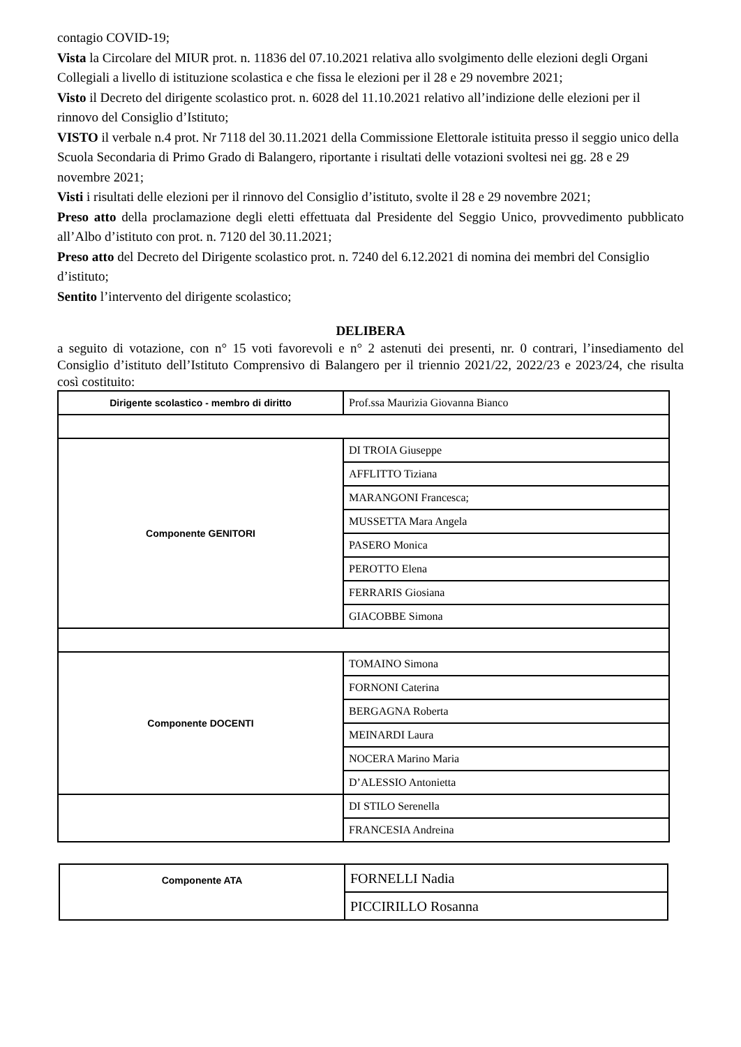contagio COVID-19;
Vista la Circolare del MIUR prot. n. 11836 del 07.10.2021 relativa allo svolgimento delle elezioni degli Organi Collegiali a livello di istituzione scolastica e che fissa le elezioni per il 28 e 29 novembre 2021;
Visto il Decreto del dirigente scolastico prot. n. 6028 del 11.10.2021 relativo all’indizione delle elezioni per il rinnovo del Consiglio d’Istituto;
VISTO il verbale n.4 prot. Nr 7118 del 30.11.2021 della Commissione Elettorale istituita presso il seggio unico della Scuola Secondaria di Primo Grado di Balangero, riportante i risultati delle votazioni svoltesi nei gg. 28 e 29 novembre 2021;
Visti i risultati delle elezioni per il rinnovo del Consiglio d’istituto, svolte il 28 e 29 novembre 2021;
Preso atto della proclamazione degli eletti effettuata dal Presidente del Seggio Unico, provvedimento pubblicato all’Albo d’istituto con prot. n. 7120 del 30.11.2021;
Preso atto del Decreto del Dirigente scolastico prot. n. 7240 del 6.12.2021 di nomina dei membri del Consiglio d’istituto;
Sentito l’intervento del dirigente scolastico;
DELIBERA
a seguito di votazione, con n° 15 voti favorevoli e n° 2 astenuti dei presenti, nr. 0 contrari, l’insediamento del Consiglio d’istituto dell’Istituto Comprensivo di Balangero per il triennio 2021/22, 2022/23 e 2023/24, che risulta così costituito:
| Dirigente scolastico - membro di diritto | Prof.ssa Maurizia Giovanna Bianco |
| Componente GENITORI | DI TROIA Giuseppe |
| | AFFLITTO Tiziana |
| | MARANGONI Francesca; |
| | MUSSETTA Mara Angela |
| | PASERO Monica |
| | PEROTTO Elena |
| | FERRARIS Giosiana |
| | GIACOBBE Simona |
| Componente DOCENTI | TOMAINO Simona |
| | FORNONI Caterina |
| | BERGAGNA Roberta |
| | MEINARDI Laura |
| | NOCERA Marino Maria |
| | D’ALESSIO Antonietta |
| | DI STILO Serenella |
| | FRANCESIA Andreina |
| Componente ATA | FORNELLI Nadia |
| | PICCIRILLO Rosanna |